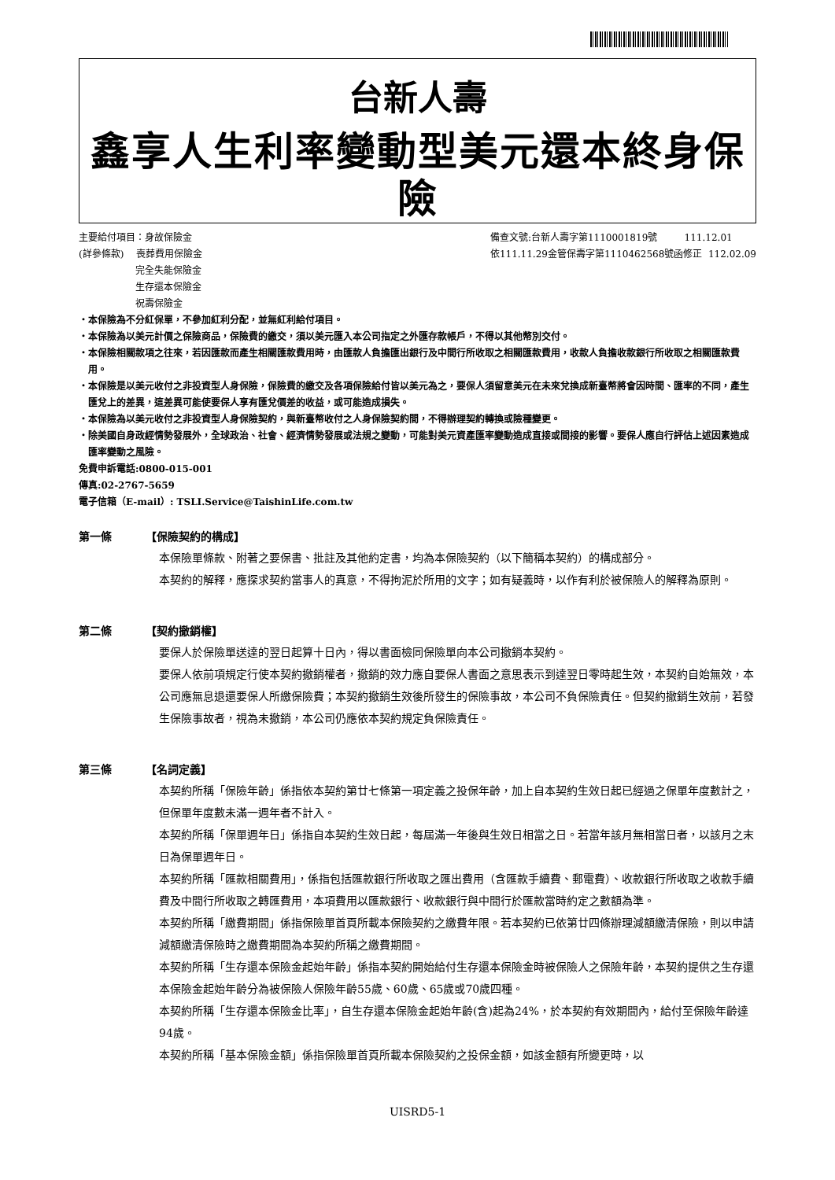台新人壽
鑫享人生利率變動型美元還本終身保險
主要給付項目：身故保險金
(詳參條款) 喪葬費用保險金
完全失能保險金
生存還本保險金
祝壽保險金
備查文號:台新人壽字第1110001819號 111.12.01
依111.11.29金管保壽字第1110462568號函修正 112.02.09
・本保險為不分紅保單，不參加紅利分配，並無紅利給付項目。
・本保險為以美元計價之保險商品，保險費的繳交，須以美元匯入本公司指定之外匯存款帳戶，不得以其他幣別交付。
・本保險相關款項之往來，若因匯款而產生相關匯款費用時，由匯款人負擔匯出銀行及中間行所收取之相關匯款費用，收款人負擔收款銀行所收取之相關匯款費用。
・本保險是以美元收付之非投資型人身保險，保險費的繳交及各項保險給付皆以美元為之，要保人須留意美元在未來兌換成新臺幣將會因時間、匯率的不同，產生匯兌上的差異，這差異可能使要保人享有匯兌價差的收益，或可能造成損失。
・本保險為以美元收付之非投資型人身保險契約，與新臺幣收付之人身保險契約間，不得辦理契約轉換或險種變更。
・除美國自身政經情勢發展外，全球政治、社會、經濟情勢發展或法規之變動，可能對美元資產匯率變動造成直接或間接的影響。要保人應自行評估上述因素造成匯率變動之風險。
免費申訴電話:0800-015-001
傳真:02-2767-5659
電子信箱（E-mail）: TSLI.Service@TaishinLife.com.tw
第一條 【保險契約的構成】
本保險單條款、附著之要保書、批註及其他約定書，均為本保險契約（以下簡稱本契約）的構成部分。
本契約的解釋，應探求契約當事人的真意，不得拘泥於所用的文字；如有疑義時，以作有利於被保險人的解釋為原則。
第二條 【契約撤銷權】
要保人於保險單送達的翌日起算十日內，得以書面檢同保險單向本公司撤銷本契約。
要保人依前項規定行使本契約撤銷權者，撤銷的效力應自要保人書面之意思表示到達翌日零時起生效，本契約自始無效，本公司應無息退還要保人所繳保險費；本契約撤銷生效後所發生的保險事故，本公司不負保險責任。但契約撤銷生效前，若發生保險事故者，視為未撤銷，本公司仍應依本契約規定負保險責任。
第三條 【名詞定義】
本契約所稱「保險年齡」係指依本契約第廿七條第一項定義之投保年齡，加上自本契約生效日起已經過之保單年度數計之，但保單年度數未滿一週年者不計入。
本契約所稱「保單週年日」係指自本契約生效日起，每屆滿一年後與生效日相當之日。若當年該月無相當日者，以該月之末日為保單週年日。
本契約所稱「匯款相關費用」，係指包括匯款銀行所收取之匯出費用（含匯款手續費、郵電費）、收款銀行所收取之收款手續費及中間行所收取之轉匯費用，本項費用以匯款銀行、收款銀行與中間行於匯款當時約定之數額為準。
本契約所稱「繳費期間」係指保險單首頁所載本保險契約之繳費年限。若本契約已依第廿四條辦理減額繳清保險，則以申請減額繳清保險時之繳費期間為本契約所稱之繳費期間。
本契約所稱「生存還本保險金起始年齡」係指本契約開始給付生存還本保險金時被保險人之保險年齡，本契約提供之生存還本保險金起始年齡分為被保險人保險年齡55歲、60歲、65歲或70歲四種。
本契約所稱「生存還本保險金比率」，自生存還本保險金起始年齡(含)起為24%，於本契約有效期間內，給付至保險年齡達94歲。
本契約所稱「基本保險金額」係指保險單首頁所載本保險契約之投保金額，如該金額有所變更時，以
UISRD5-1